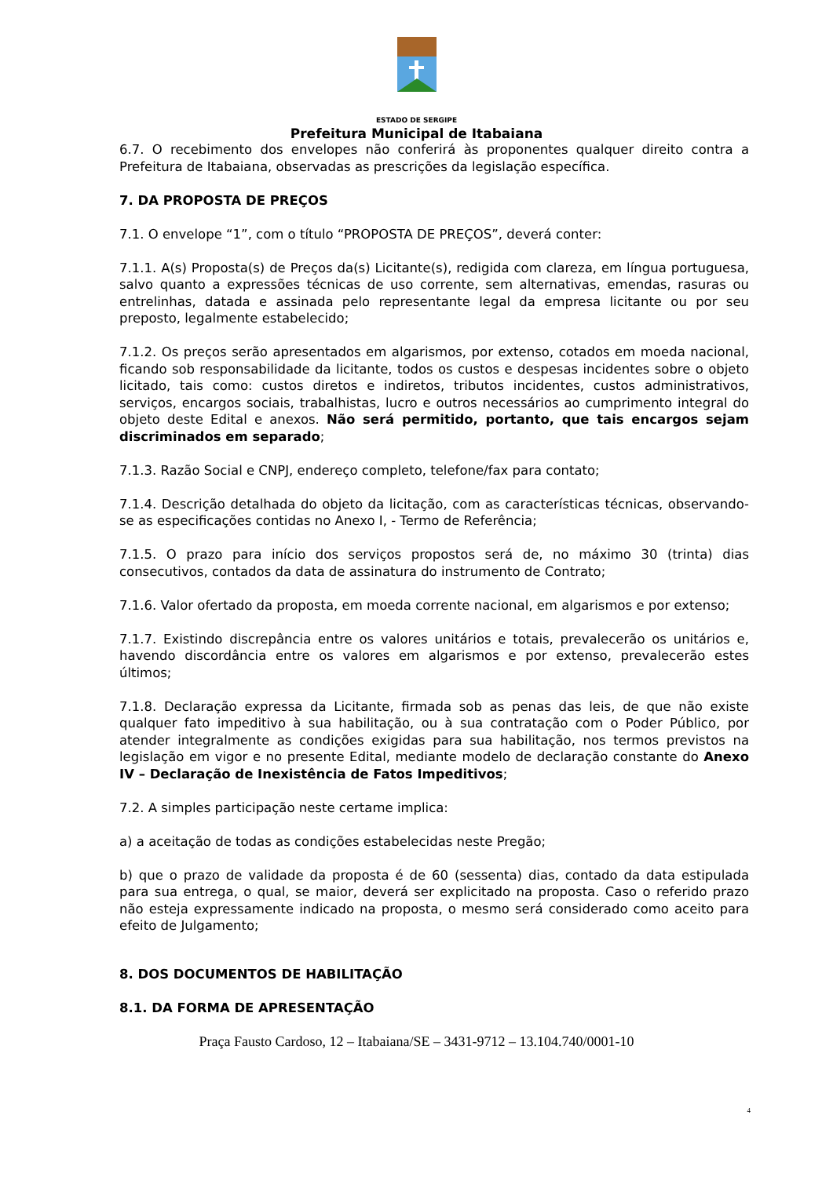ESTADO DE SERGIPE
Prefeitura Municipal de Itabaiana
6.7. O recebimento dos envelopes não conferirá às proponentes qualquer direito contra a Prefeitura de Itabaiana, observadas as prescrições da legislação específica.
7. DA PROPOSTA DE PREÇOS
7.1. O envelope “1”, com o título “PROPOSTA DE PREÇOS”, deverá conter:
7.1.1. A(s) Proposta(s) de Preços da(s) Licitante(s), redigida com clareza, em língua portuguesa, salvo quanto a expressões técnicas de uso corrente, sem alternativas, emendas, rasuras ou entrelinhas, datada e assinada pelo representante legal da empresa licitante ou por seu preposto, legalmente estabelecido;
7.1.2. Os preços serão apresentados em algarismos, por extenso, cotados em moeda nacional, ficando sob responsabilidade da licitante, todos os custos e despesas incidentes sobre o objeto licitado, tais como: custos diretos e indiretos, tributos incidentes, custos administrativos, serviços, encargos sociais, trabalhistas, lucro e outros necessários ao cumprimento integral do objeto deste Edital e anexos. Não será permitido, portanto, que tais encargos sejam discriminados em separado;
7.1.3. Razão Social e CNPJ, endereço completo, telefone/fax para contato;
7.1.4. Descrição detalhada do objeto da licitação, com as características técnicas, observando-se as especificações contidas no Anexo I, - Termo de Referência;
7.1.5. O prazo para início dos serviços propostos será de, no máximo 30 (trinta) dias consecutivos, contados da data de assinatura do instrumento de Contrato;
7.1.6. Valor ofertado da proposta, em moeda corrente nacional, em algarismos e por extenso;
7.1.7. Existindo discrepância entre os valores unitários e totais, prevalecerão os unitários e, havendo discordância entre os valores em algarismos e por extenso, prevalecerão estes últimos;
7.1.8. Declaração expressa da Licitante, firmada sob as penas das leis, de que não existe qualquer fato impeditivo à sua habilitação, ou à sua contratação com o Poder Público, por atender integralmente as condições exigidas para sua habilitação, nos termos previstos na legislação em vigor e no presente Edital, mediante modelo de declaração constante do Anexo IV – Declaração de Inexistência de Fatos Impeditivos;
7.2. A simples participação neste certame implica:
a) a aceitação de todas as condições estabelecidas neste Pregão;
b) que o prazo de validade da proposta é de 60 (sessenta) dias, contado da data estipulada para sua entrega, o qual, se maior, deverá ser explicitado na proposta. Caso o referido prazo não esteja expressamente indicado na proposta, o mesmo será considerado como aceito para efeito de Julgamento;
8. DOS DOCUMENTOS DE HABILITAÇÃO
8.1. DA FORMA DE APRESENTAÇÃO
Praça Fausto Cardoso, 12 – Itabaiana/SE – 3431-9712 – 13.104.740/0001-10
4